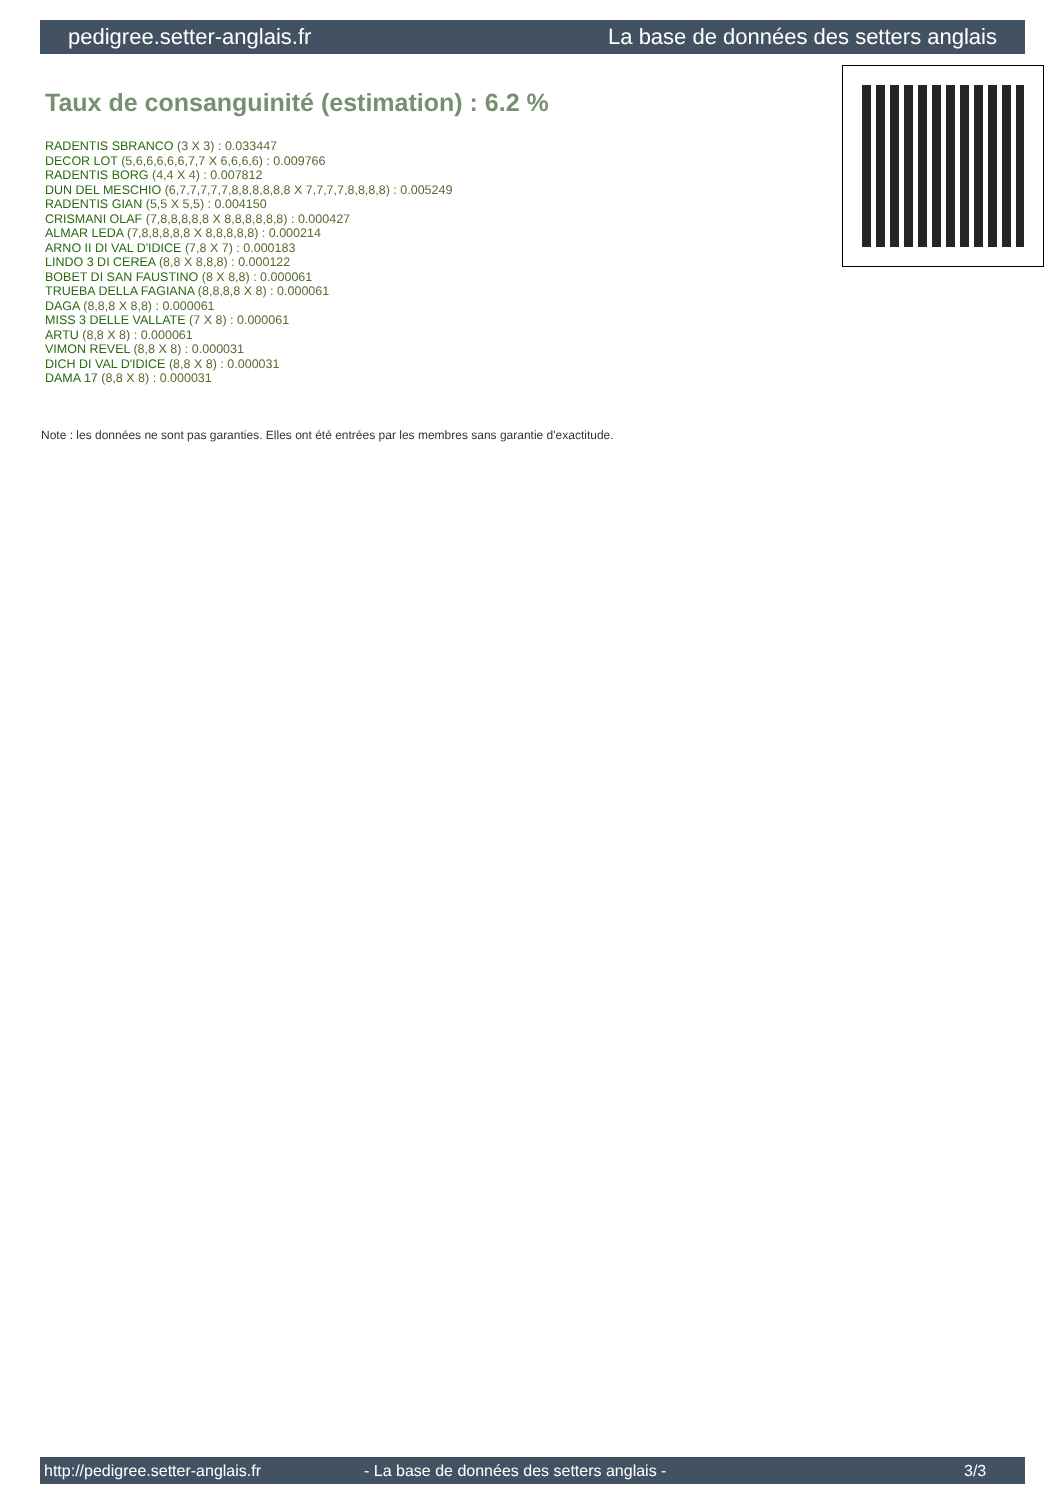pedigree.setter-anglais.fr La base de données des setters anglais
Taux de consanguinité (estimation) : 6.2 %
RADENTIS SBRANCO (3 X 3) : 0.033447
DECOR LOT (5,6,6,6,6,6,7,7 X 6,6,6,6) : 0.009766
RADENTIS BORG (4,4 X 4) : 0.007812
DUN DEL MESCHIO (6,7,7,7,7,7,8,8,8,8,8,8 X 7,7,7,7,8,8,8,8) : 0.005249
RADENTIS GIAN (5,5 X 5,5) : 0.004150
CRISMANI OLAF (7,8,8,8,8,8 X 8,8,8,8,8,8) : 0.000427
ALMAR LEDA (7,8,8,8,8,8 X 8,8,8,8,8) : 0.000214
ARNO II DI VAL D'IDICE (7,8 X 7) : 0.000183
LINDO 3 DI CEREA (8,8 X 8,8,8) : 0.000122
BOBET DI SAN FAUSTINO (8 X 8,8) : 0.000061
TRUEBA DELLA FAGIANA (8,8,8,8 X 8) : 0.000061
DAGA (8,8,8 X 8,8) : 0.000061
MISS 3 DELLE VALLATE (7 X 8) : 0.000061
ARTU (8,8 X 8) : 0.000061
VIMON REVEL (8,8 X 8) : 0.000031
DICH DI VAL D'IDICE (8,8 X 8) : 0.000031
DAMA 17 (8,8 X 8) : 0.000031
Note : les données ne sont pas garanties. Elles ont été entrées par les membres sans garantie d'exactitude.
http://pedigree.setter-anglais.fr - La base de données des setters anglais - 3/3